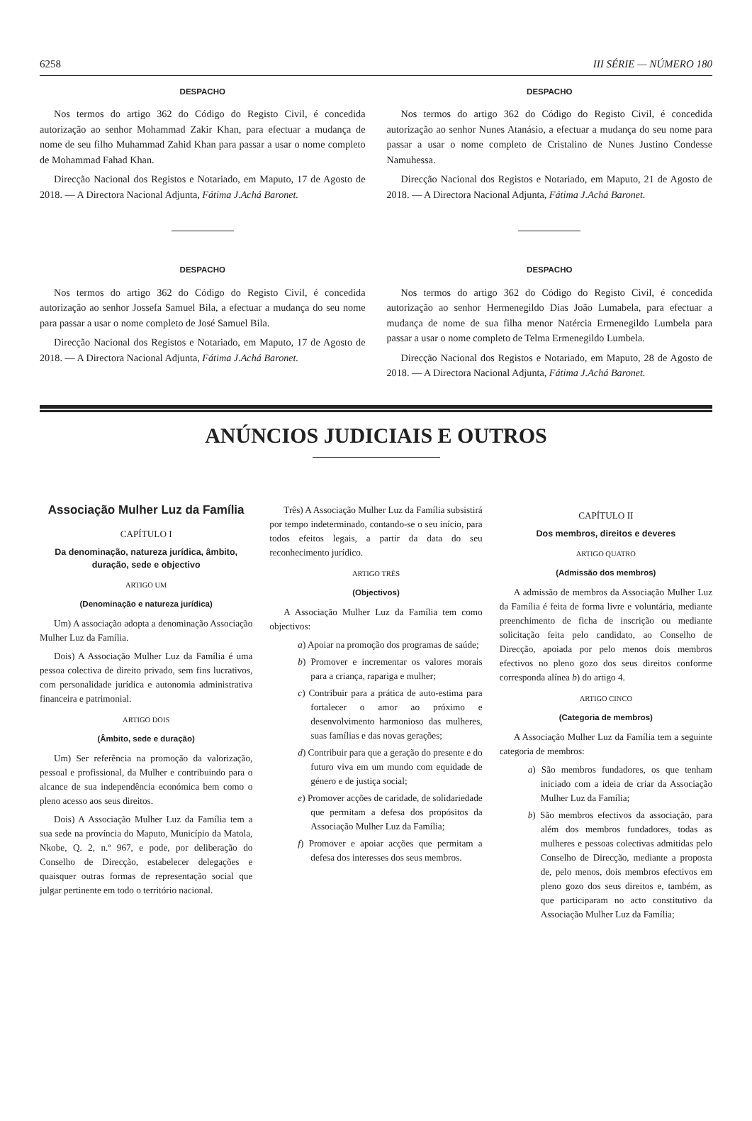6258 III SÉRIE — NÚMERO 180
DESPACHO
Nos termos do artigo 362 do Código do Registo Civil, é concedida autorização ao senhor Mohammad Zakir Khan, para efectuar a mudança de nome de seu filho Muhammad Zahid Khan para passar a usar o nome completo de Mohammad Fahad Khan.
Direcção Nacional dos Registos e Notariado, em Maputo, 17 de Agosto de 2018. — A Directora Nacional Adjunta, Fátima J.Achá Baronet.
DESPACHO
Nos termos do artigo 362 do Código do Registo Civil, é concedida autorização ao senhor Jossefa Samuel Bila, a efectuar a mudança do seu nome para passar a usar o nome completo de José Samuel Bila.
Direcção Nacional dos Registos e Notariado, em Maputo, 17 de Agosto de 2018. — A Directora Nacional Adjunta, Fátima J.Achá Baronet.
DESPACHO
Nos termos do artigo 362 do Código do Registo Civil, é concedida autorização ao senhor Nunes Atanásio, a efectuar a mudança do seu nome para passar a usar o nome completo de Cristalino de Nunes Justino Condesse Namuhessa.
Direcção Nacional dos Registos e Notariado, em Maputo, 21 de Agosto de 2018. — A Directora Nacional Adjunta, Fátima J.Achá Baronet.
DESPACHO
Nos termos do artigo 362 do Código do Registo Civil, é concedida autorização ao senhor Hermenegildo Dias João Lumabela, para efectuar a mudança de nome de sua filha menor Natércia Ermenegildo Lumbela para passar a usar o nome completo de Telma Ermenegildo Lumbela.
Direcção Nacional dos Registos e Notariado, em Maputo, 28 de Agosto de 2018. — A Directora Nacional Adjunta, Fátima J.Achá Baronet.
ANÚNCIOS JUDICIAIS E OUTROS
Associação Mulher Luz da Família
CAPÍTULO I
Da denominação, natureza jurídica, âmbito, duração, sede e objectivo
ARTIGO UM
(Denominação e natureza jurídica)
Um) A associação adopta a denominação Associação Mulher Luz da Família.
Dois) A Associação Mulher Luz da Família é uma pessoa colectiva de direito privado, sem fins lucrativos, com personalidade jurídica e autonomia administrativa financeira e patrimonial.
ARTIGO DOIS
(Âmbito, sede e duração)
Um) Ser referência na promoção da valorização, pessoal e profissional, da Mulher e contribuindo para o alcance de sua independência económica bem como o pleno acesso aos seus direitos.
Dois) A Associação Mulher Luz da Família tem a sua sede na província do Maputo, Município da Matola, Nkobe, Q. 2, n.º 967, e pode, por deliberação do Conselho de Direcção, estabelecer delegações e quaisquer outras formas de representação social que julgar pertinente em todo o território nacional.
Três) A Associação Mulher Luz da Família subsistirá por tempo indeterminado, contando-se o seu início, para todos efeitos legais, a partir da data do seu reconhecimento jurídico.
ARTIGO TRÊS
(Objectivos)
A Associação Mulher Luz da Família tem como objectivos:
a) Apoiar na promoção dos programas de saúde;
b) Promover e incrementar os valores morais para a criança, rapariga e mulher;
c) Contribuir para a prática de auto-estima para fortalecer o amor ao próximo e desenvolvimento harmonioso das mulheres, suas famílias e das novas gerações;
d) Contribuir para que a geração do presente e do futuro viva em um mundo com equidade de género e de justiça social;
e) Promover acções de caridade, de solidariedade que permitam a defesa dos propósitos da Associação Mulher Luz da Família;
f) Promover e apoiar acções que permitam a defesa dos interesses dos seus membros.
CAPÍTULO II
Dos membros, direitos e deveres
ARTIGO QUATRO
(Admissão dos membros)
A admissão de membros da Associação Mulher Luz da Família é feita de forma livre e voluntária, mediante preenchimento de ficha de inscrição ou mediante solicitação feita pelo candidato, ao Conselho de Direcção, apoiada por pelo menos dois membros efectivos no pleno gozo dos seus direitos conforme corresponda alínea b) do artigo 4.
ARTIGO CINCO
(Categoria de membros)
A Associação Mulher Luz da Família tem a seguinte categoria de membros:
a) São membros fundadores, os que tenham iniciado com a ideia de criar da Associação Mulher Luz da Família;
b) São membros efectivos da associação, para além dos membros fundadores, todas as mulheres e pessoas colectivas admitidas pelo Conselho de Direcção, mediante a proposta de, pelo menos, dois membros efectivos em pleno gozo dos seus direitos e, também, as que participaram no acto constitutivo da Associação Mulher Luz da Família;